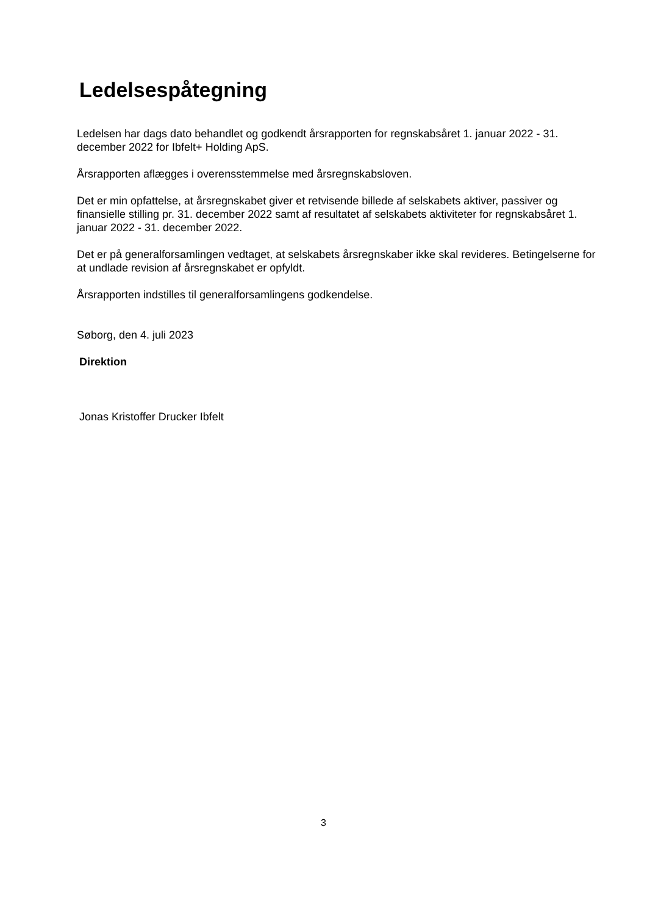Ledelsespåtegning
Ledelsen har dags dato behandlet og godkendt årsrapporten for regnskabsåret 1. januar 2022 - 31. december 2022 for Ibfelt+ Holding ApS.
Årsrapporten aflægges i overensstemmelse med årsregnskabsloven.
Det er min opfattelse, at årsregnskabet giver et retvisende billede af selskabets aktiver, passiver og finansielle stilling pr. 31. december 2022 samt af resultatet af selskabets aktiviteter for regnskabsåret 1. januar 2022 - 31. december 2022.
Det er på generalforsamlingen vedtaget, at selskabets årsregnskaber ikke skal revideres. Betingelserne for at undlade revision af årsregnskabet er opfyldt.
Årsrapporten indstilles til generalforsamlingens godkendelse.
Søborg, den 4. juli 2023
Direktion
Jonas Kristoffer Drucker Ibfelt
3